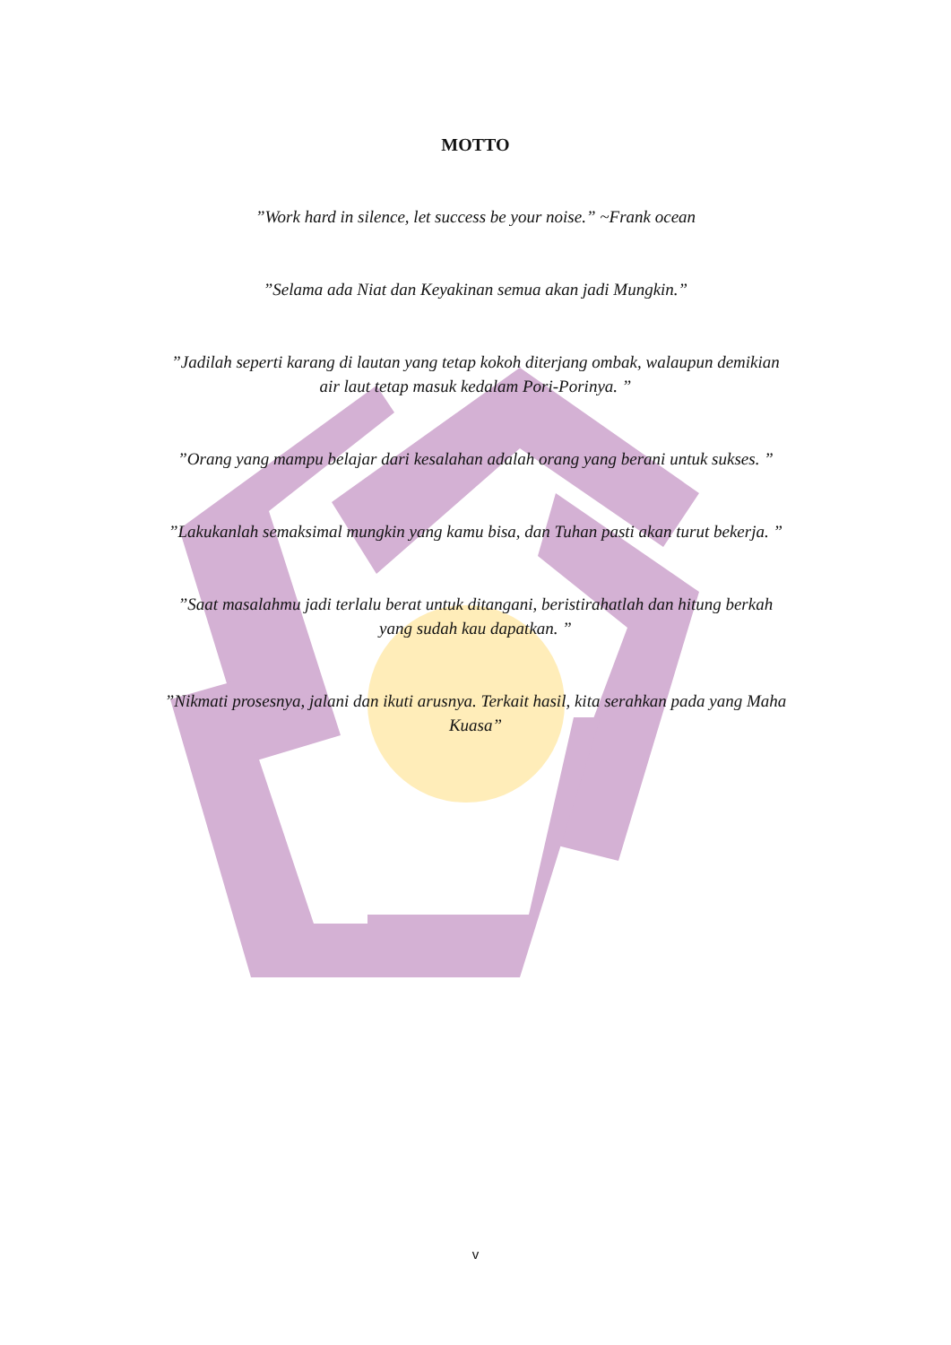MOTTO
”Work hard in silence, let success be your noise.” ~Frank ocean
”Selama ada Niat dan Keyakinan semua akan jadi Mungkin.”
”Jadilah seperti karang di lautan yang tetap kokoh diterjang ombak, walaupun demikian air laut tetap masuk kedalam Pori-Porinya. ”
”Orang yang mampu belajar dari kesalahan adalah orang yang berani untuk sukses. ”
”Lakukanlah semaksimal mungkin yang kamu bisa, dan Tuhan pasti akan turut bekerja. ”
”Saat masalahmu jadi terlalu berat untuk ditangani, beristirahatlah dan hitung berkah yang sudah kau dapatkan. ”
”Nikmati prosesnya, jalani dan ikuti arusnya. Terkait hasil, kita serahkan pada yang Maha Kuasa”
v